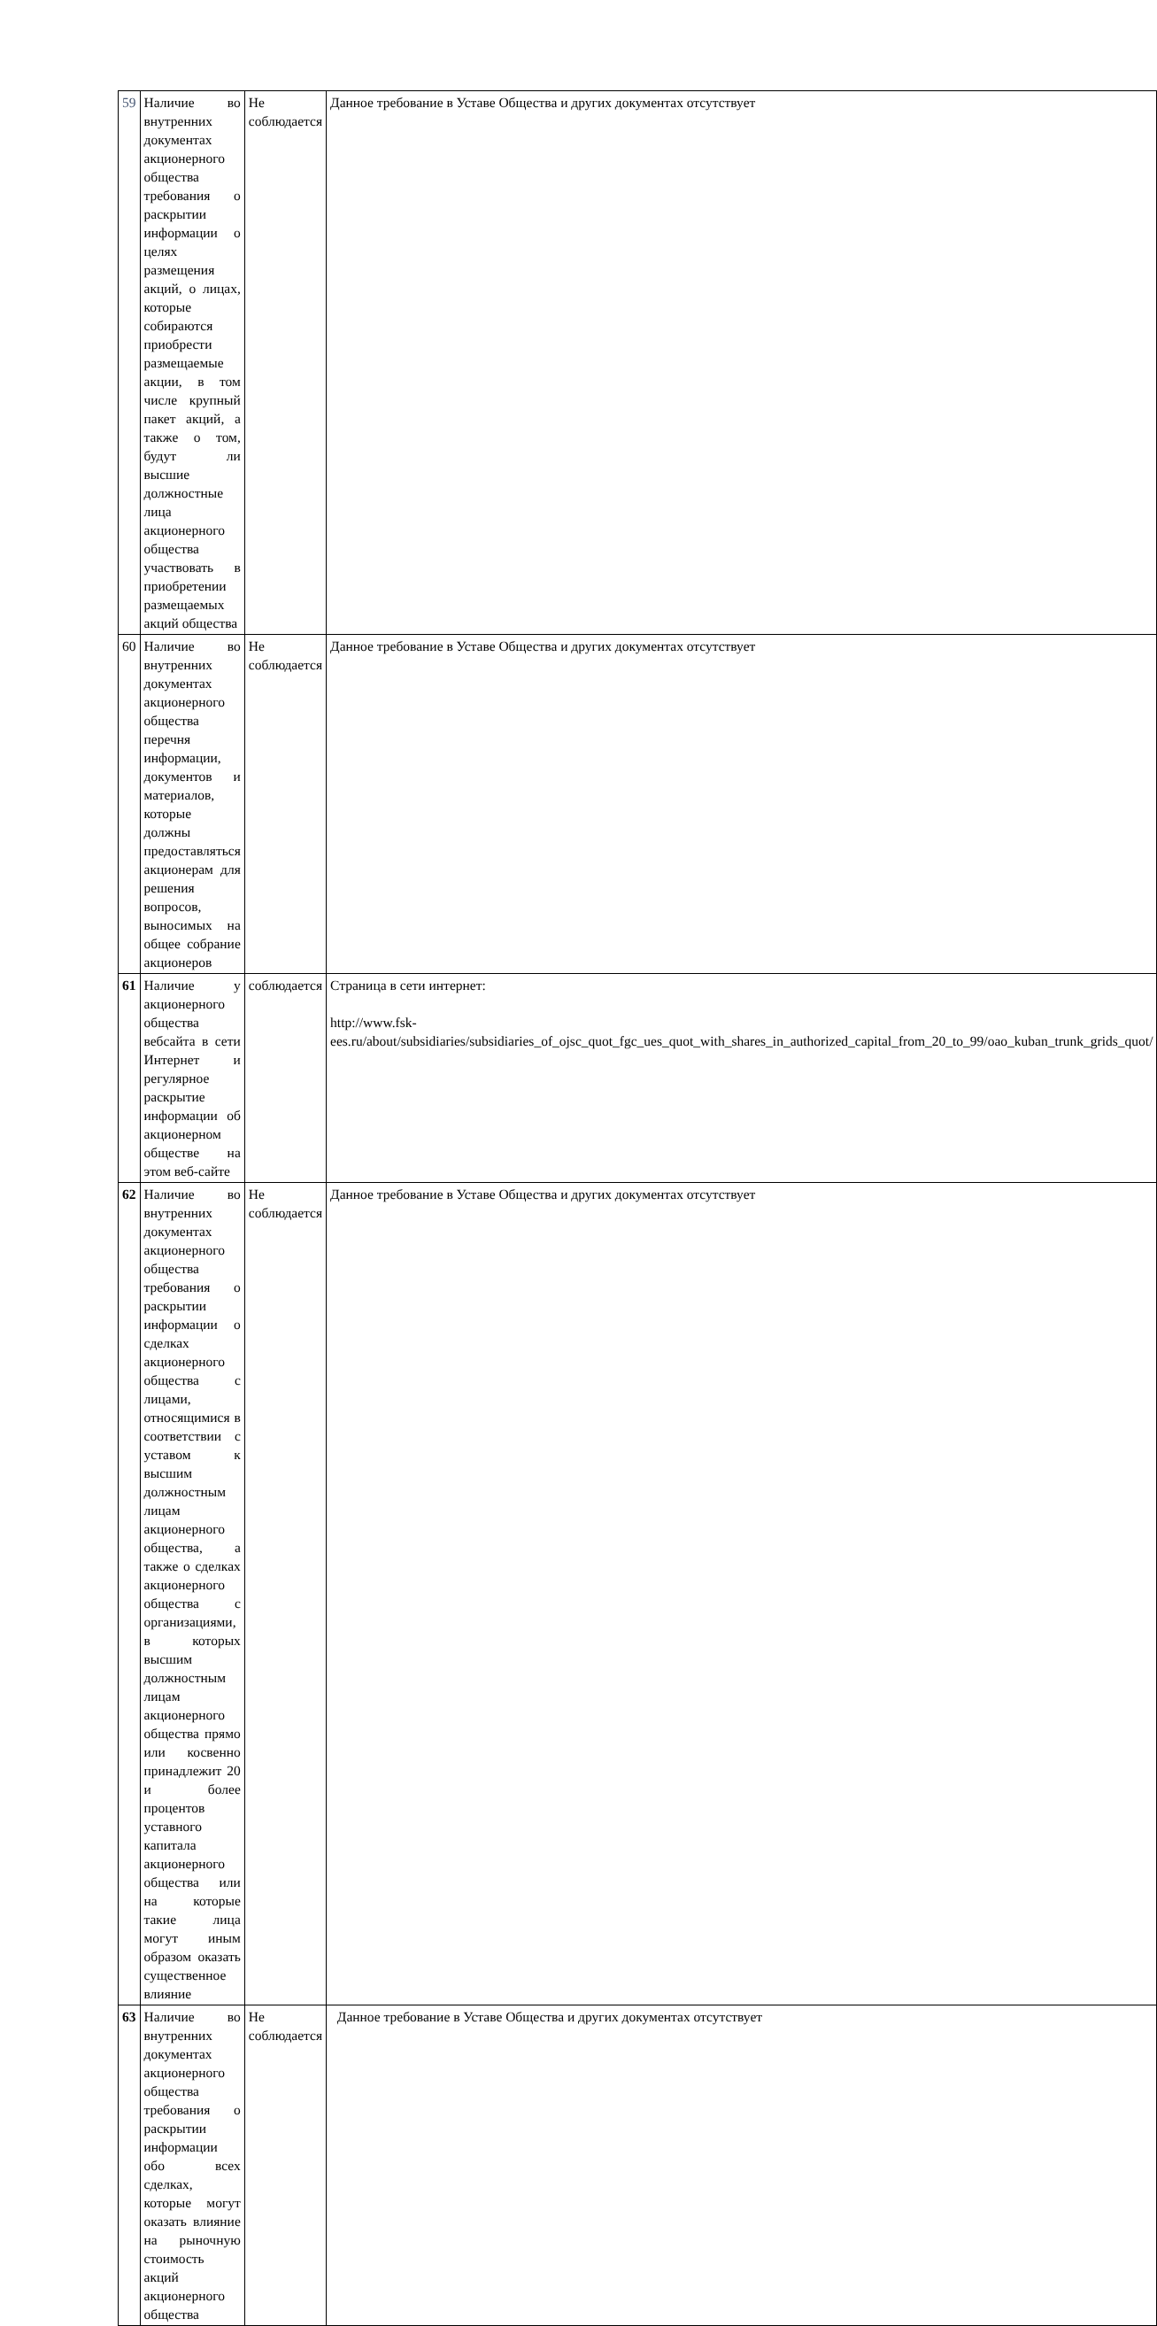| 59 | Наличие во внутренних документах акционерного общества требования о раскрытии информации о целях размещения акций, о лицах, которые собираются приобрести размещаемые акции, в том числе крупный пакет акций, а также о том, будут ли высшие должностные лица акционерного общества участвовать в приобретении размещаемых акций общества | Не соблюдается | Данное требование в Уставе Общества и других документах отсутствует |
| 60 | Наличие во внутренних документах акционерного общества перечня информации, документов и материалов, которые должны предоставляться акционерам для решения вопросов, выносимых на общее собрание акционеров | Не соблюдается | Данное требование в Уставе Общества и других документах отсутствует |
| 61 | Наличие у акционерного общества вебсайта в сети Интернет и регулярное раскрытие информации об акционерном обществе на этом веб-сайте | соблюдается | Страница в сети интернет: http://www.fsk-ees.ru/about/subsidiaries/subsidiaries_of_ojsc_quot_fgc_ues_quot_with_shares_in_authorized_capital_from_20_to_99/oao_kuban_trunk_grids_quot/ |
| 62 | Наличие во внутренних документах акционерного общества требования о раскрытии информации о сделках акционерного общества с лицами, относящимися в соответствии с уставом к высшим должностным лицам акционерного общества, а также о сделках акционерного общества с организациями, в которых высшим должностным лицам акционерного общества прямо или косвенно принадлежит 20 и более процентов уставного капитала акционерного общества или на которые такие лица могут иным образом оказать существенное влияние | Не соблюдается | Данное требование в Уставе Общества и других документах отсутствует |
| 63 | Наличие во внутренних документах акционерного общества требования о раскрытии информации обо всех сделках, которые могут оказать влияние на рыночную стоимость акций акционерного общества | Не соблюдается | Данное требование в Уставе Общества и других документах отсутствует |